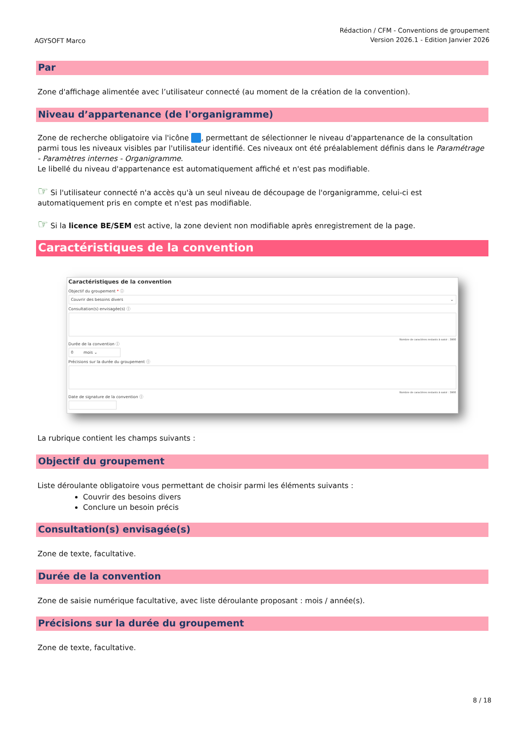AGYSOFT Marco
Rédaction / CFM - Conventions de groupement
Version 2026.1 - Edition Janvier 2026
Par
Zone d'affichage alimentée avec l’utilisateur connecté (au moment de la création de la convention).
Niveau d’appartenance (de l'organigramme)
Zone de recherche obligatoire via l'icône , permettant de sélectionner le niveau d'appartenance de la consultation parmi tous les niveaux visibles par l'utilisateur identifié. Ces niveaux ont été préalablement définis dans le Paramétrage - Paramètres internes - Organigramme.
Le libellé du niveau d'appartenance est automatiquement affiché et n'est pas modifiable.
☞ Si l'utilisateur connecté n'a accès qu'à un seul niveau de découpage de l'organigramme, celui-ci est automatiquement pris en compte et n'est pas modifiable.
☞ Si la licence BE/SEM est active, la zone devient non modifiable après enregistrement de la page.
Caractéristiques de la convention
Caractéristiques de la convention
Objectif du groupement * ⓘ
Couvrir des besoins divers ⌄
Consultation(s) envisagée(s) ⓘ
Nombre de caractères restants à saisir : 3900
Durée de la convention ⓘ
0 mois ⌄
Précisions sur la durée du groupement ⓘ
Nombre de caractères restants à saisir : 3900
Date de signature de la convention ⓘ
La rubrique contient les champs suivants :
Objectif du groupement
Liste déroulante obligatoire vous permettant de choisir parmi les éléments suivants :
Couvrir des besoins divers
Conclure un besoin précis
Consultation(s) envisagée(s)
Zone de texte, facultative.
Durée de la convention
Zone de saisie numérique facultative, avec liste déroulante proposant : mois / année(s).
Précisions sur la durée du groupement
Zone de texte, facultative.
8 / 18